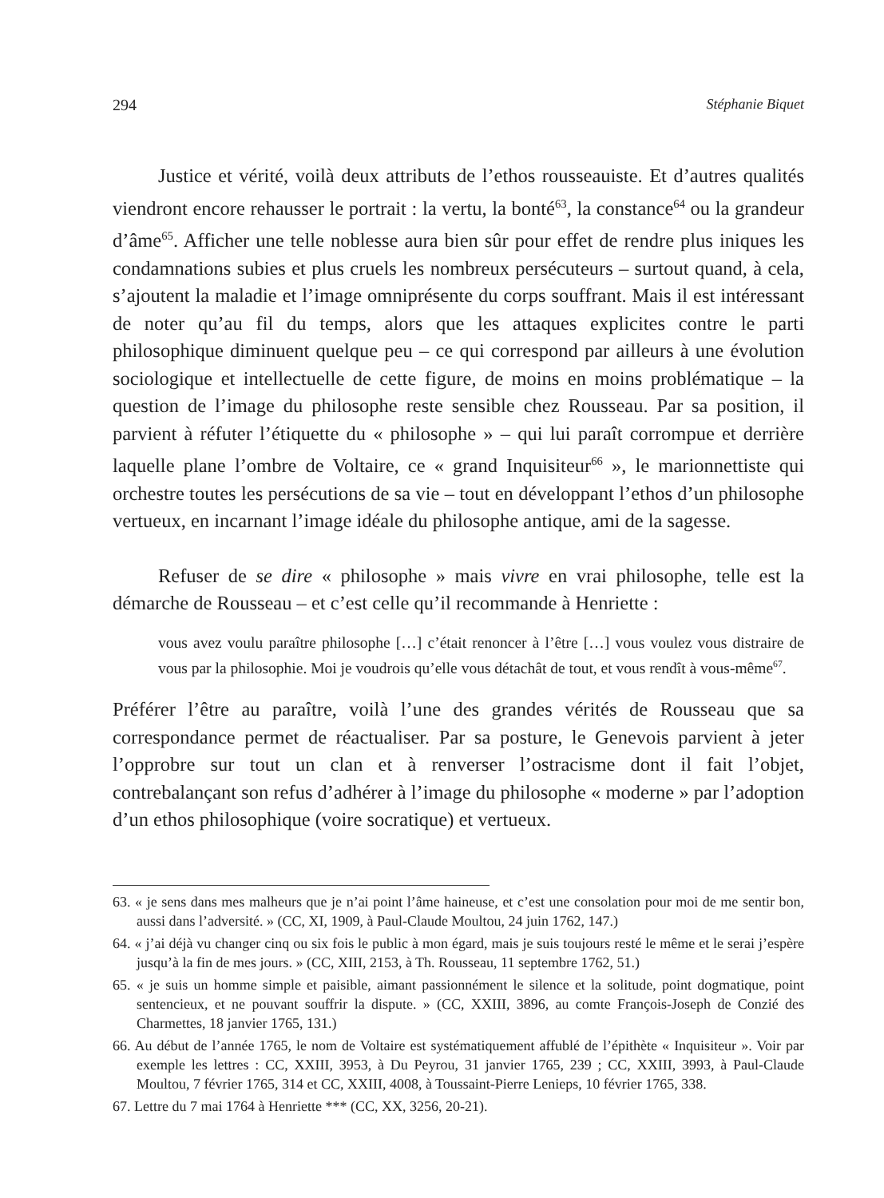294 Stéphanie Biquet
Justice et vérité, voilà deux attributs de l’ethos rousseauiste. Et d’autres qualités viendront encore rehausser le portrait : la vertu, la bonté<sup>63</sup>, la constance<sup>64</sup> ou la grandeur d’âme<sup>65</sup>. Afficher une telle noblesse aura bien sûr pour effet de rendre plus iniques les condamnations subies et plus cruels les nombreux persécuteurs – surtout quand, à cela, s’ajoutent la maladie et l’image omniprésente du corps souffrant. Mais il est intéressant de noter qu’au fil du temps, alors que les attaques explicites contre le parti philosophique diminuent quelque peu – ce qui correspond par ailleurs à une évolution sociologique et intellectuelle de cette figure, de moins en moins problématique – la question de l’image du philosophe reste sensible chez Rousseau. Par sa position, il parvient à réfuter l’étiquette du « philosophe » – qui lui paraît corrompue et derrière laquelle plane l’ombre de Voltaire, ce « grand Inquisiteur<sup>66</sup> », le marionnettiste qui orchestre toutes les persécutions de sa vie – tout en développant l’ethos d’un philosophe vertueux, en incarnant l’image idéale du philosophe antique, ami de la sagesse.
Refuser de se dire « philosophe » mais vivre en vrai philosophe, telle est la démarche de Rousseau – et c’est celle qu’il recommande à Henriette :
vous avez voulu paraître philosophe […] c’était renoncer à l’être […] vous voulez vous distraire de vous par la philosophie. Moi je voudrois qu’elle vous détachât de tout, et vous rendît à vous-même<sup>67</sup>.
Préférer l’être au paraître, voilà l’une des grandes vérités de Rousseau que sa correspondance permet de réactualiser. Par sa posture, le Genevois parvient à jeter l’opprobre sur tout un clan et à renverser l’ostracisme dont il fait l’objet, contrebalançant son refus d’adhérer à l’image du philosophe « moderne » par l’adoption d’un ethos philosophique (voire socratique) et vertueux.
63. « je sens dans mes malheurs que je n’ai point l’âme haineuse, et c’est une consolation pour moi de me sentir bon, aussi dans l’adversité. » (CC, XI, 1909, à Paul-Claude Moultou, 24 juin 1762, 147.)
64. « j’ai déjà vu changer cinq ou six fois le public à mon égard, mais je suis toujours resté le même et le serai j’espère jusqu’à la fin de mes jours. » (CC, XIII, 2153, à Th. Rousseau, 11 septembre 1762, 51.)
65. « je suis un homme simple et paisible, aimant passionnément le silence et la solitude, point dogmatique, point sentencieux, et ne pouvant souffrir la dispute. » (CC, XXIII, 3896, au comte François-Joseph de Conzié des Charmettes, 18 janvier 1765, 131.)
66. Au début de l’année 1765, le nom de Voltaire est systématiquement affublé de l’épithète « Inquisiteur ». Voir par exemple les lettres : CC, XXIII, 3953, à Du Peyrou, 31 janvier 1765, 239 ; CC, XXIII, 3993, à Paul-Claude Moultou, 7 février 1765, 314 et CC, XXIII, 4008, à Toussaint-Pierre Lenieps, 10 février 1765, 338.
67. Lettre du 7 mai 1764 à Henriette *** (CC, XX, 3256, 20-21).